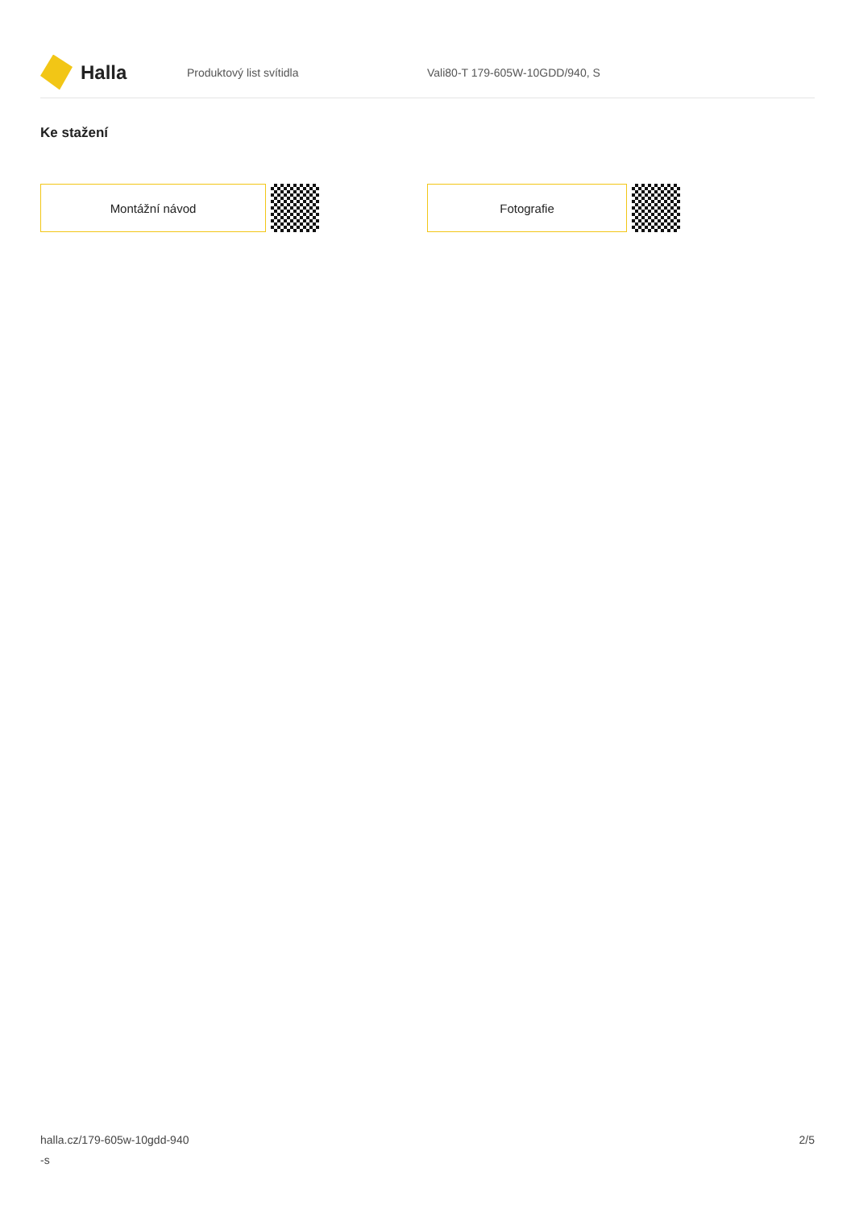Halla
Produktový list svítidla Vali80-T 179-605W-10GDD/940, S
Ke stažení
Montážní návod Fotografie
halla.cz/179-605w-10gdd-940
-s
2/5